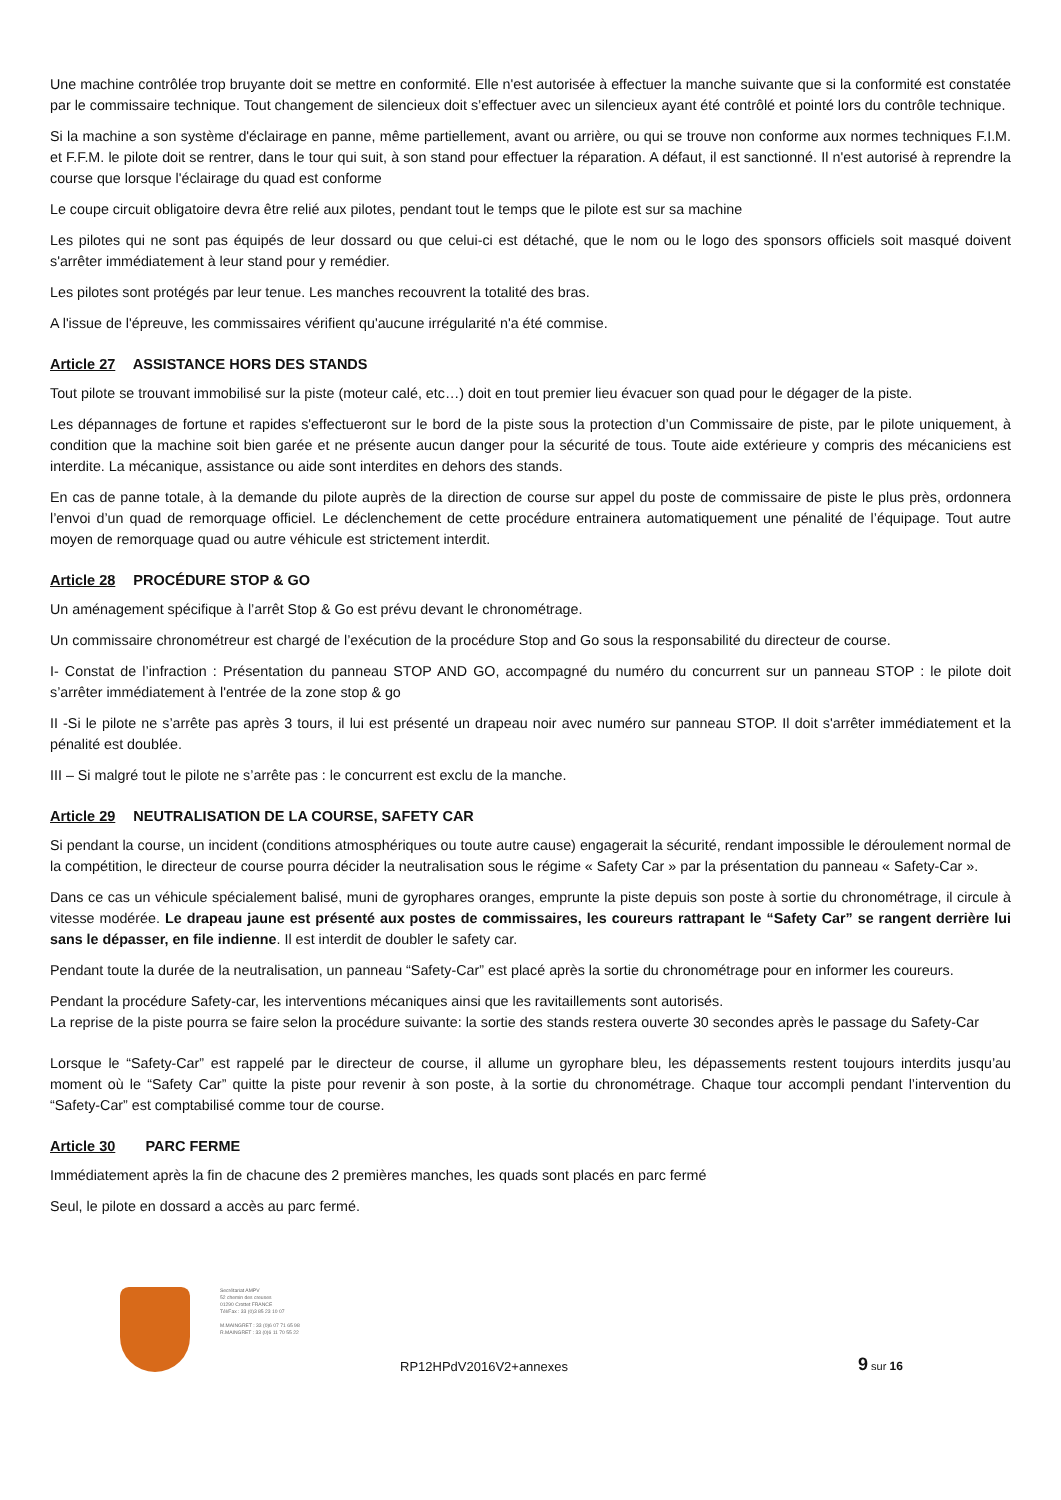Une machine contrôlée trop bruyante doit se mettre en conformité. Elle n'est autorisée à effectuer la manche suivante que si la conformité est constatée par le commissaire technique. Tout changement de silencieux doit s’effectuer avec un silencieux ayant été contrôlé et pointé lors du contrôle technique.
Si la machine a son système d'éclairage en panne, même partiellement, avant ou arrière, ou qui se trouve non conforme aux normes techniques F.I.M. et F.F.M. le pilote doit se rentrer, dans le tour qui suit, à son stand pour effectuer la réparation. A défaut, il est sanctionné. Il n'est autorisé à reprendre la course que lorsque l'éclairage du quad est conforme
Le coupe circuit obligatoire devra être relié aux pilotes, pendant tout le temps que le pilote est sur sa machine
Les pilotes qui ne sont pas équipés de leur dossard ou que celui-ci est détaché, que le nom ou le logo des sponsors officiels soit masqué doivent s'arrêter immédiatement à leur stand pour y remédier.
Les pilotes sont protégés par leur tenue. Les manches recouvrent la totalité des bras.
A l'issue de l'épreuve, les commissaires vérifient qu'aucune irrégularité n'a été commise.
Article 27 ASSISTANCE HORS DES STANDS
Tout pilote se trouvant immobilisé sur la piste (moteur calé, etc…) doit en tout premier lieu évacuer son quad pour le dégager de la piste.
Les dépannages de fortune et rapides s'effectueront sur le bord de la piste sous la protection d’un Commissaire de piste, par le pilote uniquement, à condition que la machine soit bien garée et ne présente aucun danger pour la sécurité de tous. Toute aide extérieure y compris des mécaniciens est interdite. La mécanique, assistance ou aide sont interdites en dehors des stands.
En cas de panne totale, à la demande du pilote auprès de la direction de course sur appel du poste de commissaire de piste le plus près, ordonnera l’envoi d’un quad de remorquage officiel. Le déclenchement de cette procédure entrainera automatiquement une pénalité de l’équipage. Tout autre moyen de remorquage quad ou autre véhicule est strictement interdit.
Article 28 PROCÉDURE STOP & GO
Un aménagement spécifique à l’arrêt Stop & Go est prévu devant le chronométrage.
Un commissaire chronométreur est chargé de l’exécution de la procédure Stop and Go sous la responsabilité du directeur de course.
I- Constat de l’infraction : Présentation du panneau STOP AND GO, accompagné du numéro du concurrent sur un panneau STOP : le pilote doit s’arrêter immédiatement à l'entrée de la zone stop & go
II -Si le pilote ne s’arrête pas après 3 tours, il lui est présenté un drapeau noir avec numéro sur panneau STOP. Il doit s'arrêter immédiatement et la pénalité est doublée.
III – Si malgré tout le pilote ne s’arrête pas : le concurrent est exclu de la manche.
Article 29 NEUTRALISATION DE LA COURSE, SAFETY CAR
Si pendant la course, un incident (conditions atmosphériques ou toute autre cause) engagerait la sécurité, rendant impossible le déroulement normal de la compétition, le directeur de course pourra décider la neutralisation sous le régime « Safety Car » par la présentation du panneau « Safety-Car ».
Dans ce cas un véhicule spécialement balisé, muni de gyrophares oranges, emprunte la piste depuis son poste à sortie du chronométrage, il circule à vitesse modérée. Le drapeau jaune est présenté aux postes de commissaires, les coureurs rattrapant le “Safety Car” se rangent derrière lui sans le dépasser, en file indienne. Il est interdit de doubler le safety car.
Pendant toute la durée de la neutralisation, un panneau “Safety-Car” est placé après la sortie du chronométrage pour en informer les coureurs.
Pendant la procédure Safety-car, les interventions mécaniques ainsi que les ravitaillements sont autorisés.
La reprise de la piste pourra se faire selon la procédure suivante: la sortie des stands restera ouverte 30 secondes après le passage du Safety-Car
Lorsque le “Safety-Car” est rappelé par le directeur de course, il allume un gyrophare bleu, les dépassements restent toujours interdits jusqu’au moment où le “Safety Car” quitte la piste pour revenir à son poste, à la sortie du chronométrage. Chaque tour accompli pendant l’intervention du “Safety-Car” est comptabilisé comme tour de course.
Article 30 PARC FERME
Immédiatement après la fin de chacune des 2 premières manches, les quads sont placés en parc fermé
Seul, le pilote en dossard a accès au parc fermé.
Secrétariat AMPV
52 chemin des creuses
01290 Crottet FRANCE
Tél/Fax : 33 (0)3 85 23 10 07
M.MAINGRET : 33 (0)6 07 71 65 98
R.MAINGRET : 33 (0)6 11 70 55 22
RP12HPdV2016V2+annexes
9 sur 16